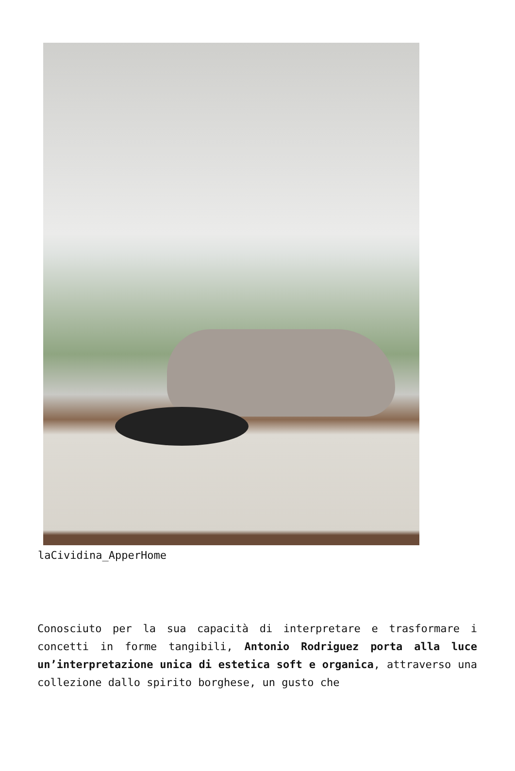laCividina_ApperHome
Conosciuto per la sua capacità di interpretare e trasformare i concetti in forme tangibili, Antonio Rodriguez porta alla luce un’interpretazione unica di estetica soft e organica, attraverso una collezione dallo spirito borghese, un gusto che